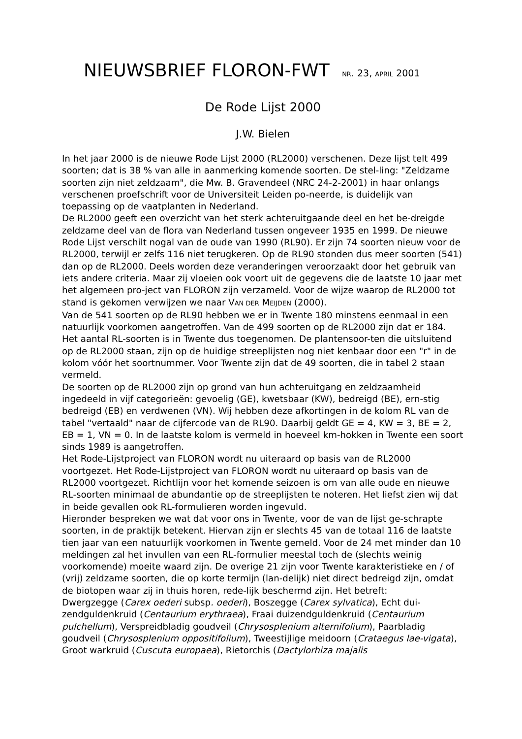NIEUWSBRIEF FLORON-FWT NR. 23, APRIL 2001
De Rode Lijst 2000
J.W. Bielen
In het jaar 2000 is de nieuwe Rode Lijst 2000 (RL2000) verschenen. Deze lijst telt 499 soorten; dat is 38 % van alle in aanmerking komende soorten. De stel-ling: "Zeldzame soorten zijn niet zeldzaam", die Mw. B. Gravendeel (NRC 24-2-2001) in haar onlangs verschenen proefschrift voor de Universiteit Leiden po-neerde, is duidelijk van toepassing op de vaatplanten in Nederland.
De RL2000 geeft een overzicht van het sterk achteruitgaande deel en het be-dreigde zeldzame deel van de flora van Nederland tussen ongeveer 1935 en 1999. De nieuwe Rode Lijst verschilt nogal van de oude van 1990 (RL90). Er zijn 74 soorten nieuw voor de RL2000, terwijl er zelfs 116 niet terugkeren. Op de RL90 stonden dus meer soorten (541) dan op de RL2000. Deels worden deze veranderingen veroorzaakt door het gebruik van iets andere criteria. Maar zij vloeien ook voort uit de gegevens die de laatste 10 jaar met het algemeen pro-ject van FLORON zijn verzameld. Voor de wijze waarop de RL2000 tot stand is gekomen verwijzen we naar VAN DER MEIJDEN (2000).
Van de 541 soorten op de RL90 hebben we er in Twente 180 minstens eenmaal in een natuurlijk voorkomen aangetroffen. Van de 499 soorten op de RL2000 zijn dat er 184. Het aantal RL-soorten is in Twente dus toegenomen. De plantensoor-ten die uitsluitend op de RL2000 staan, zijn op de huidige streeplijsten nog niet kenbaar door een "r" in de kolom vóór het soortnummer. Voor Twente zijn dat de 49 soorten, die in tabel 2 staan vermeld.
De soorten op de RL2000 zijn op grond van hun achteruitgang en zeldzaamheid ingedeeld in vijf categorieën: gevoelig (GE), kwetsbaar (KW), bedreigd (BE), ern-stig bedreigd (EB) en verdwenen (VN). Wij hebben deze afkortingen in de kolom RL van de tabel "vertaald" naar de cijfercode van de RL90. Daarbij geldt GE = 4, KW = 3, BE = 2, EB = 1, VN = 0. In de laatste kolom is vermeld in hoeveel km-hokken in Twente een soort sinds 1989 is aangetroffen.
Het Rode-Lijstproject van FLORON wordt nu uiteraard op basis van de RL2000 voortgezet. Het Rode-Lijstproject van FLORON wordt nu uiteraard op basis van de RL2000 voortgezet. Richtlijn voor het komende seizoen is om van alle oude en nieuwe RL-soorten minimaal de abundantie op de streeplijsten te noteren. Het liefst zien wij dat in beide gevallen ook RL-formulieren worden ingevuld.
Hieronder bespreken we wat dat voor ons in Twente, voor de van de lijst ge-schrapte soorten, in de praktijk betekent. Hiervan zijn er slechts 45 van de totaal 116 de laatste tien jaar van een natuurlijk voorkomen in Twente gemeld. Voor de 24 met minder dan 10 meldingen zal het invullen van een RL-formulier meestal toch de (slechts weinig voorkomende) moeite waard zijn. De overige 21 zijn voor Twente karakteristieke en / of (vrij) zeldzame soorten, die op korte termijn (lan-delijk) niet direct bedreigd zijn, omdat de biotopen waar zij in thuis horen, rede-lijk beschermd zijn. Het betreft:
Dwergzegge (Carex oederi subsp. oederi), Boszegge (Carex sylvatica), Echt dui-zendguldenkruid (Centaurium erythraea), Fraai duizendguldenkruid (Centaurium pulchellum), Verspreidbladig goudveil (Chrysosplenium alternifolium), Paarbladig goudveil (Chrysosplenium oppositifolium), Tweestijlige meidoorn (Crataegus lae-vigata), Groot warkruid (Cuscuta europaea), Rietorchis (Dactylorhiza majalis